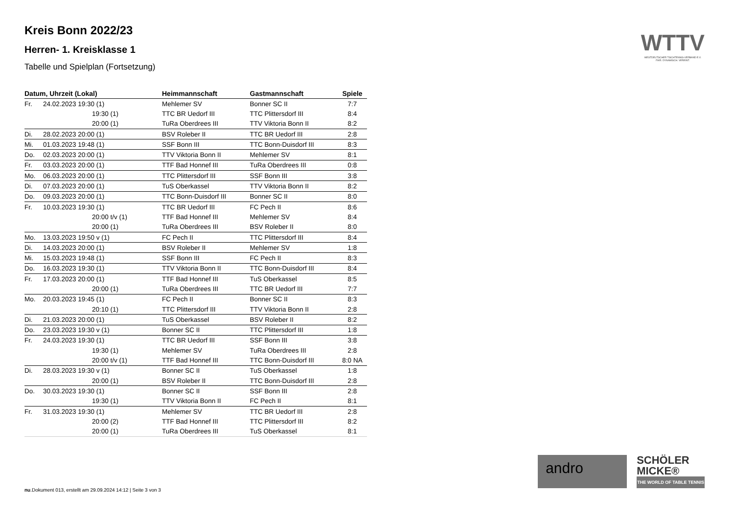Kreis Bonn 2022/23
Herren- 1. Kreisklasse 1
Tabelle und Spielplan (Fortsetzung)
| Datum, Uhrzeit (Lokal) | | Heimmannschaft | Gastmannschaft | Spiele |
| --- | --- | --- | --- | --- |
| Fr. | 24.02.2023 19:30 (1) | Mehlemer SV | Bonner SC II | 7:7 |
| | 19:30 (1) | TTC BR Uedorf III | TTC Plittersdorf III | 8:4 |
| | 20:00 (1) | TuRa Oberdrees III | TTV Viktoria Bonn II | 8:2 |
| Di. | 28.02.2023 20:00 (1) | BSV Roleber II | TTC BR Uedorf III | 2:8 |
| Mi. | 01.03.2023 19:48 (1) | SSF Bonn III | TTC Bonn-Duisdorf III | 8:3 |
| Do. | 02.03.2023 20:00 (1) | TTV Viktoria Bonn II | Mehlemer SV | 8:1 |
| Fr. | 03.03.2023 20:00 (1) | TTF Bad Honnef III | TuRa Oberdrees III | 0:8 |
| Mo. | 06.03.2023 20:00 (1) | TTC Plittersdorf III | SSF Bonn III | 3:8 |
| Di. | 07.03.2023 20:00 (1) | TuS Oberkassel | TTV Viktoria Bonn II | 8:2 |
| Do. | 09.03.2023 20:00 (1) | TTC Bonn-Duisdorf III | Bonner SC II | 8:0 |
| Fr. | 10.03.2023 19:30 (1) | TTC BR Uedorf III | FC Pech II | 8:6 |
| | 20:00 t/v (1) | TTF Bad Honnef III | Mehlemer SV | 8:4 |
| | 20:00 (1) | TuRa Oberdrees III | BSV Roleber II | 8:0 |
| Mo. | 13.03.2023 19:50 v (1) | FC Pech II | TTC Plittersdorf III | 8:4 |
| Di. | 14.03.2023 20:00 (1) | BSV Roleber II | Mehlemer SV | 1:8 |
| Mi. | 15.03.2023 19:48 (1) | SSF Bonn III | FC Pech II | 8:3 |
| Do. | 16.03.2023 19:30 (1) | TTV Viktoria Bonn II | TTC Bonn-Duisdorf III | 8:4 |
| Fr. | 17.03.2023 20:00 (1) | TTF Bad Honnef III | TuS Oberkassel | 8:5 |
| | 20:00 (1) | TuRa Oberdrees III | TTC BR Uedorf III | 7:7 |
| Mo. | 20.03.2023 19:45 (1) | FC Pech II | Bonner SC II | 8:3 |
| | 20:10 (1) | TTC Plittersdorf III | TTV Viktoria Bonn II | 2:8 |
| Di. | 21.03.2023 20:00 (1) | TuS Oberkassel | BSV Roleber II | 8:2 |
| Do. | 23.03.2023 19:30 v (1) | Bonner SC II | TTC Plittersdorf III | 1:8 |
| Fr. | 24.03.2023 19:30 (1) | TTC BR Uedorf III | SSF Bonn III | 3:8 |
| | 19:30 (1) | Mehlemer SV | TuRa Oberdrees III | 2:8 |
| | 20:00 t/v (1) | TTF Bad Honnef III | TTC Bonn-Duisdorf III | 8:0 NA |
| Di. | 28.03.2023 19:30 v (1) | Bonner SC II | TuS Oberkassel | 1:8 |
| | 20:00 (1) | BSV Roleber II | TTC Bonn-Duisdorf III | 2:8 |
| Do. | 30.03.2023 19:30 (1) | Bonner SC II | SSF Bonn III | 2:8 |
| | 19:30 (1) | TTV Viktoria Bonn II | FC Pech II | 8:1 |
| Fr. | 31.03.2023 19:30 (1) | Mehlemer SV | TTC BR Uedorf III | 2:8 |
| | 20:00 (2) | TTF Bad Honnef III | TTC Plittersdorf III | 8:2 |
| | 20:00 (1) | TuRa Oberdrees III | TuS Oberkassel | 8:1 |
WTTV
WESTDEUTSCHER TISCHTENNIS-VERBAND E.V.
FAIR. DYNAMISCH. VEREINT.
andro
SCHÖLER
MICKE®
THE WORLD OF TABLE TENNIS
nu.Dokument 013, erstellt am 29.09.2024 14:12 | Seite 3 von 3